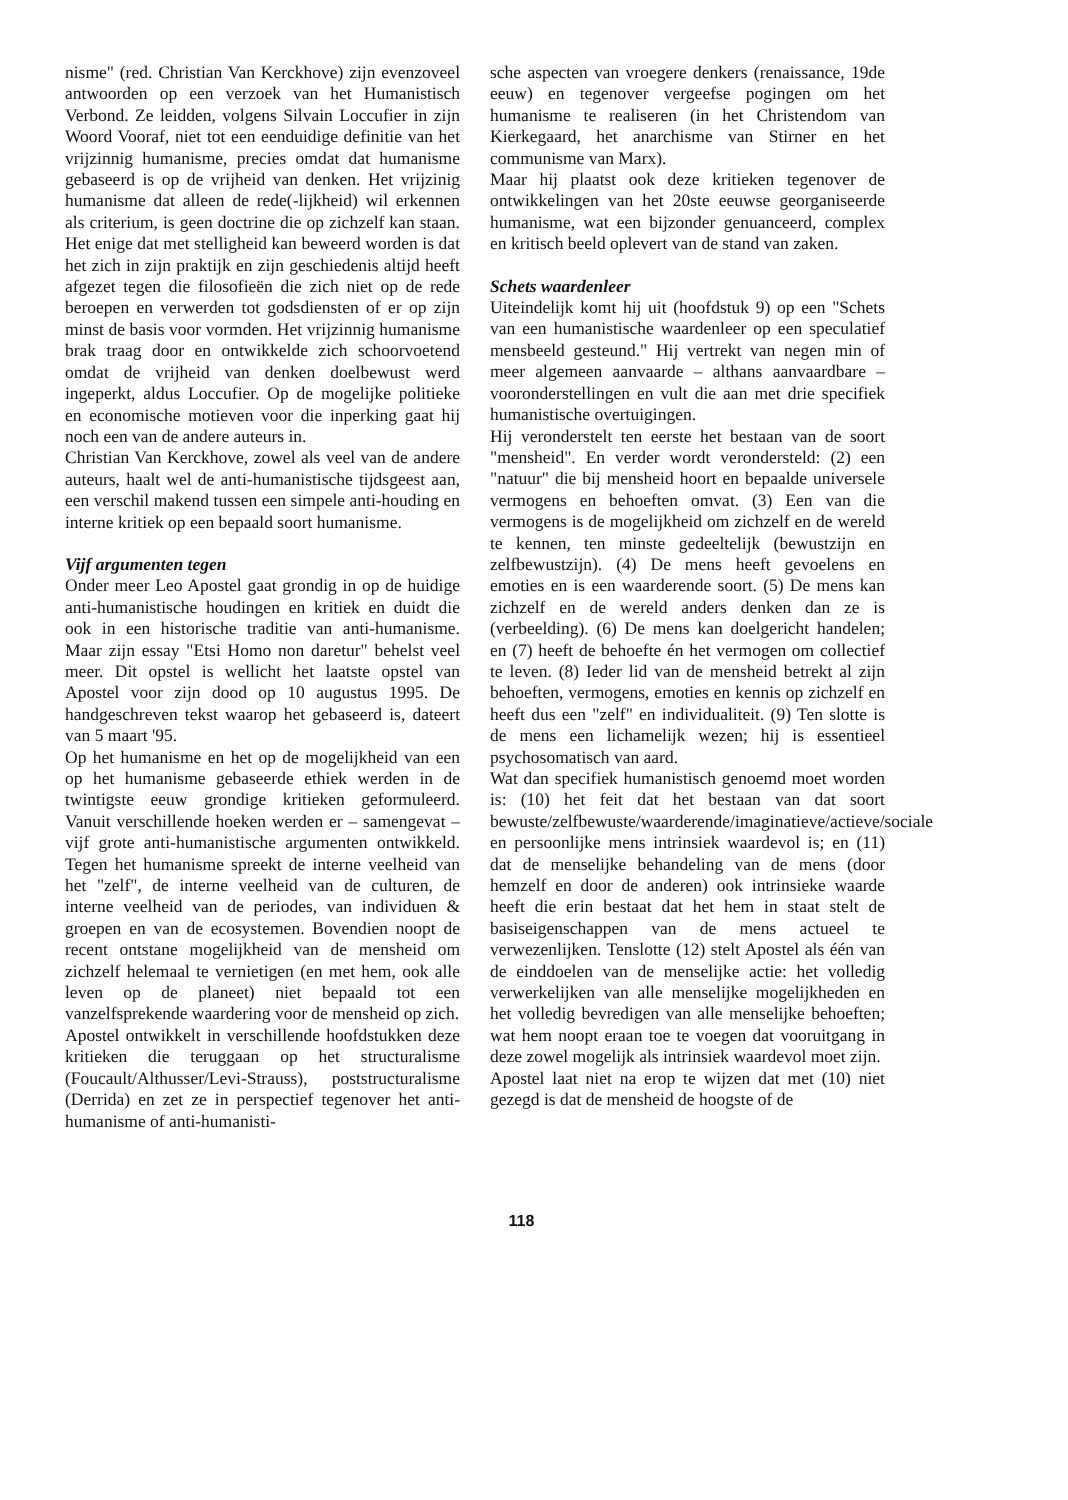nisme" (red. Christian Van Kerckhove) zijn evenzoveel antwoorden op een verzoek van het Humanistisch Verbond. Ze leidden, volgens Silvain Loccufier in zijn Woord Vooraf, niet tot een eenduidige definitie van het vrijzinnig humanisme, precies omdat dat humanisme gebaseerd is op de vrijheid van denken. Het vrijzinig humanisme dat alleen de rede(-lijkheid) wil erkennen als criterium, is geen doctrine die op zichzelf kan staan. Het enige dat met stelligheid kan beweerd worden is dat het zich in zijn praktijk en zijn geschiedenis altijd heeft afgezet tegen die filosofieën die zich niet op de rede beroepen en verwerden tot godsdiensten of er op zijn minst de basis voor vormden. Het vrijzinnig humanisme brak traag door en ontwikkelde zich schoorvoetend omdat de vrijheid van denken doelbewust werd ingeperkt, aldus Loccufier. Op de mogelijke politieke en economische motieven voor die inperking gaat hij noch een van de andere auteurs in.
Christian Van Kerckhove, zowel als veel van de andere auteurs, haalt wel de anti-humanistische tijdsgeest aan, een verschil makend tussen een simpele anti-houding en interne kritiek op een bepaald soort humanisme.
Vijf argumenten tegen
Onder meer Leo Apostel gaat grondig in op de huidige anti-humanistische houdingen en kritiek en duidt die ook in een historische traditie van anti-humanisme. Maar zijn essay "Etsi Homo non daretur" behelst veel meer. Dit opstel is wellicht het laatste opstel van Apostel voor zijn dood op 10 augustus 1995. De handgeschreven tekst waarop het gebaseerd is, dateert van 5 maart '95.
Op het humanisme en het op de mogelijkheid van een op het humanisme gebaseerde ethiek werden in de twintigste eeuw grondige kritieken geformuleerd. Vanuit verschillende hoeken werden er – samengevat – vijf grote anti-humanistische argumenten ontwikkeld. Tegen het humanisme spreekt de interne veelheid van het "zelf", de interne veelheid van de culturen, de interne veelheid van de periodes, van individuen & groepen en van de ecosystemen. Bovendien noopt de recent ontstane mogelijkheid van de mensheid om zichzelf helemaal te vernietigen (en met hem, ook alle leven op de planeet) niet bepaald tot een vanzelfsprekende waardering voor de mensheid op zich.
Apostel ontwikkelt in verschillende hoofdstukken deze kritieken die teruggaan op het structuralisme (Foucault/Althusser/Levi-Strauss), poststructuralisme (Derrida) en zet ze in perspectief tegenover het anti-humanisme of anti-humanisti-
sche aspecten van vroegere denkers (renaissance, 19de eeuw) en tegenover vergeefse pogingen om het humanisme te realiseren (in het Christendom van Kierkegaard, het anarchisme van Stirner en het communisme van Marx).
Maar hij plaatst ook deze kritieken tegenover de ontwikkelingen van het 20ste eeuwse georganiseerde humanisme, wat een bijzonder genuanceerd, complex en kritisch beeld oplevert van de stand van zaken.
Schets waardenleer
Uiteindelijk komt hij uit (hoofdstuk 9) op een "Schets van een humanistische waardenleer op een speculatief mensbeeld gesteund." Hij vertrekt van negen min of meer algemeen aanvaarde – althans aanvaardbare – vooronderstellingen en vult die aan met drie specifiek humanistische overtuigingen.
Hij veronderstelt ten eerste het bestaan van de soort "mensheid". En verder wordt verondersteld: (2) een "natuur" die bij mensheid hoort en bepaalde universele vermogens en behoeften omvat. (3) Een van die vermogens is de mogelijkheid om zichzelf en de wereld te kennen, ten minste gedeeltelijk (bewustzijn en zelfbewustzijn). (4) De mens heeft gevoelens en emoties en is een waarderende soort. (5) De mens kan zichzelf en de wereld anders denken dan ze is (verbeelding). (6) De mens kan doelgericht handelen; en (7) heeft de behoefte én het vermogen om collectief te leven. (8) Ieder lid van de mensheid betrekt al zijn behoeften, vermogens, emoties en kennis op zichzelf en heeft dus een "zelf" en individualiteit. (9) Ten slotte is de mens een lichamelijk wezen; hij is essentieel psychosomatisch van aard.
Wat dan specifiek humanistisch genoemd moet worden is: (10) het feit dat het bestaan van dat soort bewuste/zelfbewuste/waarderende/imaginatieve/actieve/sociale en persoonlijke mens intrinsiek waardevol is; en (11) dat de menselijke behandeling van de mens (door hemzelf en door de anderen) ook intrinsieke waarde heeft die erin bestaat dat het hem in staat stelt de basiseigenschappen van de mens actueel te verwezenlijken. Tenslotte (12) stelt Apostel als één van de einddoelen van de menselijke actie: het volledig verwerkelijken van alle menselijke mogelijkheden en het volledig bevredigen van alle menselijke behoeften; wat hem noopt eraan toe te voegen dat vooruitgang in deze zowel mogelijk als intrinsiek waardevol moet zijn.
Apostel laat niet na erop te wijzen dat met (10) niet gezegd is dat de mensheid de hoogste of de
118